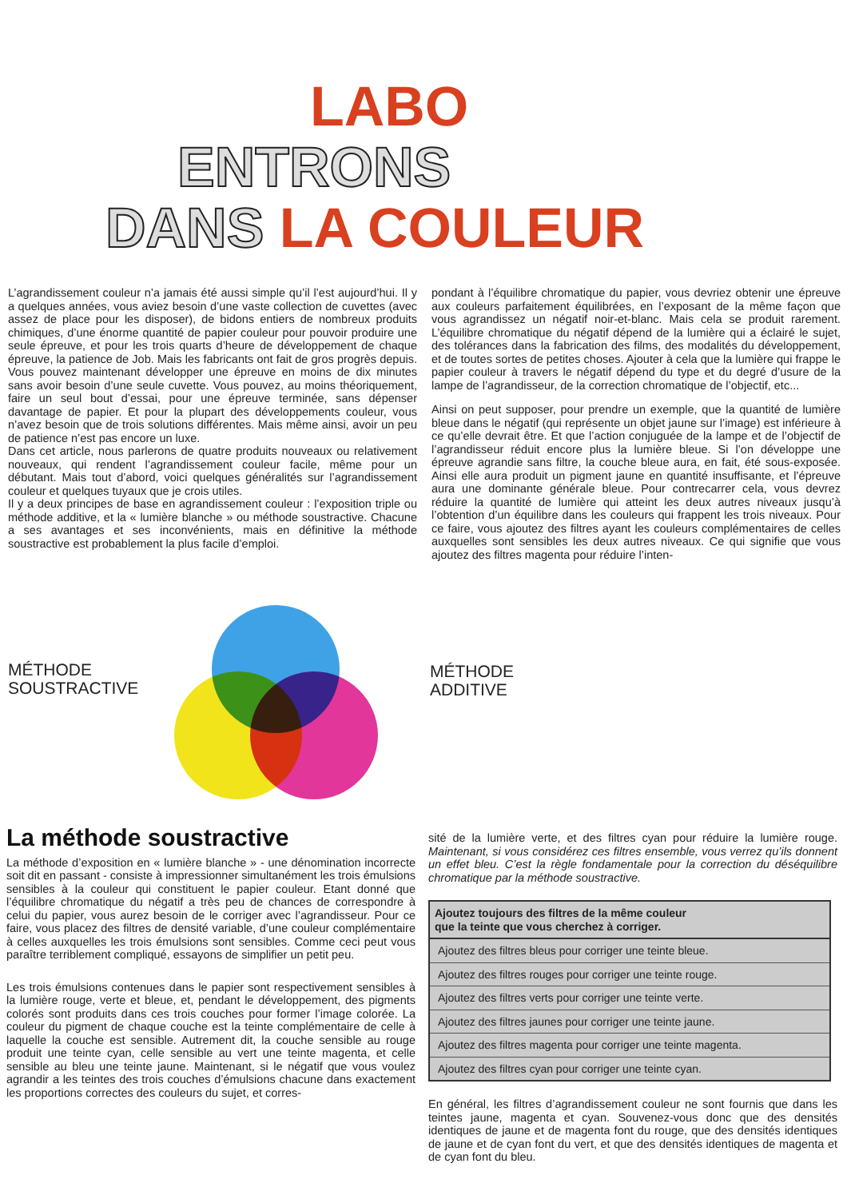LABO
ENTRONS
DANS LA COULEUR
L’agrandissement couleur n’a jamais été aussi simple qu’il l’est aujourd’hui. Il y a quelques années, vous aviez besoin d’une vaste collection de cuvettes (avec assez de place pour les disposer), de bidons entiers de nombreux produits chimiques, d’une énorme quantité de papier couleur pour pouvoir produire une seule épreuve, et pour les trois quarts d’heure de développement de chaque épreuve, la patience de Job. Mais les fabricants ont fait de gros progrès depuis. Vous pouvez maintenant développer une épreuve en moins de dix minutes sans avoir besoin d’une seule cuvette. Vous pouvez, au moins théoriquement, faire un seul bout d’essai, pour une épreuve terminée, sans dépenser davantage de papier. Et pour la plupart des développements couleur, vous n’avez besoin que de trois solutions différentes. Mais même ainsi, avoir un peu de patience n’est pas encore un luxe.
Dans cet article, nous parlerons de quatre produits nouveaux ou relativement nouveaux, qui rendent l’agrandissement couleur facile, même pour un débutant. Mais tout d’abord, voici quelques généralités sur l’agrandissement couleur et quelques tuyaux que je crois utiles.
Il y a deux principes de base en agrandissement couleur : l’exposition triple ou méthode additive, et la « lumière blanche » ou méthode soustractive. Chacune a ses avantages et ses inconvénients, mais en définitive la méthode soustractive est probablement la plus facile d’emploi.
pondant à l’équilibre chromatique du papier, vous devriez obtenir une épreuve aux couleurs parfaitement équilibrées, en l’exposant de la même façon que vous agrandissez un négatif noir-et-blanc. Mais cela se produit rarement. L’équilibre chromatique du négatif dépend de la lumière qui a éclairé le sujet, des tolérances dans la fabrication des films, des modalités du développement, et de toutes sortes de petites choses. Ajouter à cela que la lumière qui frappe le papier couleur à travers le négatif dépend du type et du degré d’usure de la lampe de l’agrandisseur, de la correction chromatique de l’objectif, etc...
Ainsi on peut supposer, pour prendre un exemple, que la quantité de lumière bleue dans le négatif (qui représente un objet jaune sur l’image) est inférieure à ce qu’elle devrait être. Et que l’action conjuguée de la lampe et de l’objectif de l’agrandisseur réduit encore plus la lumière bleue. Si l’on développe une épreuve agrandie sans filtre, la couche bleue aura, en fait, été sous-exposée. Ainsi elle aura produit un pigment jaune en quantité insuffisante, et l’épreuve aura une dominante générale bleue. Pour contrecarrer cela, vous devrez réduire la quantité de lumière qui atteint les deux autres niveaux jusqu’à l’obtention d’un équilibre dans les couleurs qui frappent les trois niveaux. Pour ce faire, vous ajoutez des filtres ayant les couleurs complémentaires de celles auxquelles sont sensibles les deux autres niveaux. Ce qui signifie que vous ajoutez des filtres magenta pour réduire l’inten-
MÉTHODE
SOUSTRACTIVE
MÉTHODE
ADDITIVE
La méthode soustractive
La méthode d’exposition en « lumière blanche » - une dénomination incorrecte soit dit en passant - consiste à impressionner simultanément les trois émulsions sensibles à la couleur qui constituent le papier couleur. Etant donné que l’équilibre chromatique du négatif a très peu de chances de correspondre à celui du papier, vous aurez besoin de le corriger avec l’agrandisseur. Pour ce faire, vous placez des filtres de densité variable, d’une couleur complémentaire à celles auxquelles les trois émulsions sont sensibles. Comme ceci peut vous paraître terriblement compliqué, essayons de simplifier un petit peu.
Les trois émulsions contenues dans le papier sont respectivement sensibles à la lumière rouge, verte et bleue, et, pendant le développement, des pigments colorés sont produits dans ces trois couches pour former l’image colorée. La couleur du pigment de chaque couche est la teinte complémentaire de celle à laquelle la couche est sensible. Autrement dit, la couche sensible au rouge produit une teinte cyan, celle sensible au vert une teinte magenta, et celle sensible au bleu une teinte jaune. Maintenant, si le négatif que vous voulez agrandir a les teintes des trois couches d’émulsions chacune dans exactement les proportions correctes des couleurs du sujet, et corres-
sité de la lumière verte, et des filtres cyan pour réduire la lumière rouge. Maintenant, si vous considérez ces filtres ensemble, vous verrez qu’ils donnent un effet bleu. C’est la règle fondamentale pour la correction du déséquilibre chromatique par la méthode soustractive.
| Ajoutez toujours des filtres de la même couleur que la teinte que vous cherchez à corriger. |
| --- |
| Ajoutez des filtres bleus pour corriger une teinte bleue. |
| Ajoutez des filtres rouges pour corriger une teinte rouge. |
| Ajoutez des filtres verts pour corriger une teinte verte. |
| Ajoutez des filtres jaunes pour corriger une teinte jaune. |
| Ajoutez des filtres magenta pour corriger une teinte magenta. |
| Ajoutez des filtres cyan pour corriger une teinte cyan. |
En général, les filtres d’agrandissement couleur ne sont fournis que dans les teintes jaune, magenta et cyan. Souvenez-vous donc que des densités identiques de jaune et de magenta font du rouge, que des densités identiques de jaune et de cyan font du vert, et que des densités identiques de magenta et de cyan font du bleu.